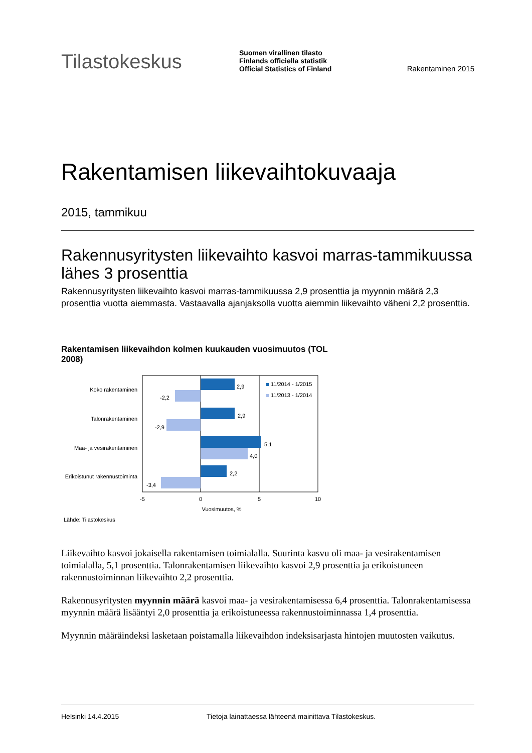Tilastokeskus
Suomen virallinen tilasto
Finlands officiella statistik
Official Statistics of Finland
Rakentaminen 2015
Rakentamisen liikevaihtokuvaaja
2015, tammikuu
Rakennusyritysten liikevaihto kasvoi marras-tammikuussa lähes 3 prosenttia
Rakennusyritysten liikevaihto kasvoi marras-tammikuussa 2,9 prosenttia ja myynnin määrä 2,3 prosenttia vuotta aiemmasta. Vastaavalla ajanjaksolla vuotta aiemmin liikevaihto väheni 2,2 prosenttia.
Rakentamisen liikevaihdon kolmen kuukauden vuosimuutos (TOL 2008)
Koko rakentaminen
Talonrakentaminen
Maa- ja vesirakentaminen
Erikoistunut rakennustoiminta
2,9
-2,2
2,9
-2,9
5,1
4,0
2,2
-3,4
11/2014 - 1/2015
11/2013 - 1/2014
-5
0
5
10
Vuosimuutos, %
Lähde: Tilastokeskus
Liikevaihto kasvoi jokaisella rakentamisen toimialalla. Suurinta kasvu oli maa- ja vesirakentamisen toimialalla, 5,1 prosenttia. Talonrakentamisen liikevaihto kasvoi 2,9 prosenttia ja erikoistuneen rakennustoiminnan liikevaihto 2,2 prosenttia.
Rakennusyritysten myynnin määrä kasvoi maa- ja vesirakentamisessa 6,4 prosenttia. Talonrakentamisessa myynnin määrä lisääntyi 2,0 prosenttia ja erikoistuneessa rakennustoiminnassa 1,4 prosenttia.
Myynnin määräindeksi lasketaan poistamalla liikevaihdon indeksisarjasta hintojen muutosten vaikutus.
Helsinki 14.4.2015 Tietoja lainattaessa lähteenä mainittava Tilastokeskus.